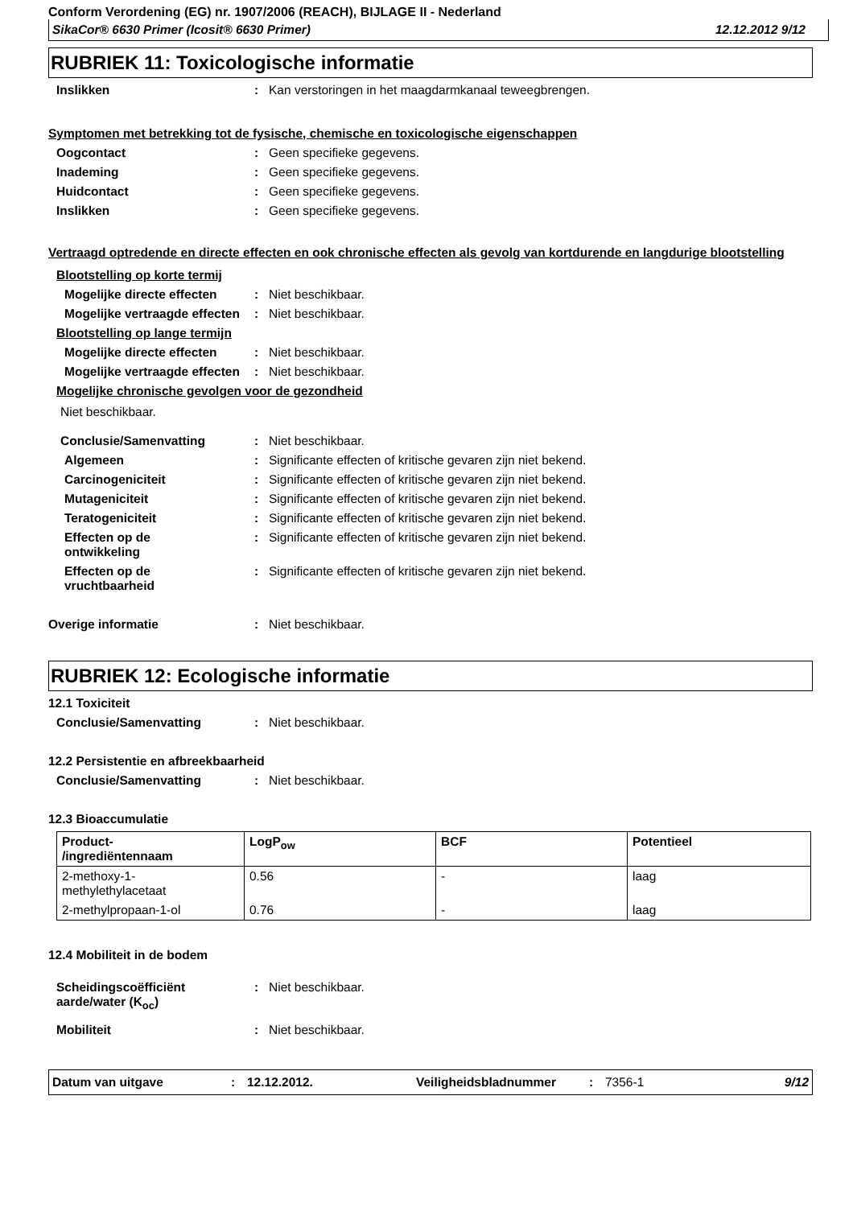Conform Verordening (EG) nr. 1907/2006 (REACH), BIJLAGE II - Nederland
SikaCor® 6630 Primer (Icosit® 6630 Primer) 12.12.2012 9/12
RUBRIEK 11: Toxicologische informatie
Inslikken: Kan verstoringen in het maagdarmkanaal teweegbrengen.
Symptomen met betrekking tot de fysische, chemische en toxicologische eigenschappen
Oogcontact: Geen specifieke gegevens.
Inademing: Geen specifieke gegevens.
Huidcontact: Geen specifieke gegevens.
Inslikken: Geen specifieke gegevens.
Vertraagd optredende en directe effecten en ook chronische effecten als gevolg van kortdurende en langdurige blootstelling
Blootstelling op korte termij
Mogelijke directe effecten: Niet beschikbaar.
Mogelijke vertraagde effecten: Niet beschikbaar.
Blootstelling op lange termijn
Mogelijke directe effecten: Niet beschikbaar.
Mogelijke vertraagde effecten: Niet beschikbaar.
Mogelijke chronische gevolgen voor de gezondheid
Niet beschikbaar.
Conclusie/Samenvatting: Niet beschikbaar.
Algemeen: Significante effecten of kritische gevaren zijn niet bekend.
Carcinogeniciteit: Significante effecten of kritische gevaren zijn niet bekend.
Mutageniciteit: Significante effecten of kritische gevaren zijn niet bekend.
Teratogeniciteit: Significante effecten of kritische gevaren zijn niet bekend.
Effecten op de
ontwikkeling: Significante effecten of kritische gevaren zijn niet bekend.
Effecten op de
vruchtbaarheid: Significante effecten of kritische gevaren zijn niet bekend.
Overige informatie: Niet beschikbaar.
RUBRIEK 12: Ecologische informatie
12.1 Toxiciteit
Conclusie/Samenvatting: Niet beschikbaar.
12.2 Persistentie en afbreekbaarheid
Conclusie/Samenvatting: Niet beschikbaar.
12.3 Bioaccumulatie
| Product- /ingrediëntennaam | LogP<sub>ow</sub> | BCF | Potentieel |
| --- | --- | --- | --- |
| 2-methoxy-1- methylethylacetaat | 0.56 | - | laag |
| 2-methylpropaan-1-ol | 0.76 | - | laag |
12.4 Mobiliteit in de bodem
Scheidingscoëfficiënt aarde/water (K<sub>oc</sub>): Niet beschikbaar.
Mobiliteit: Niet beschikbaar.
Datum van uitgave: 12.12.2012. Veiligheidsbladnummer: 7356-1 9/12